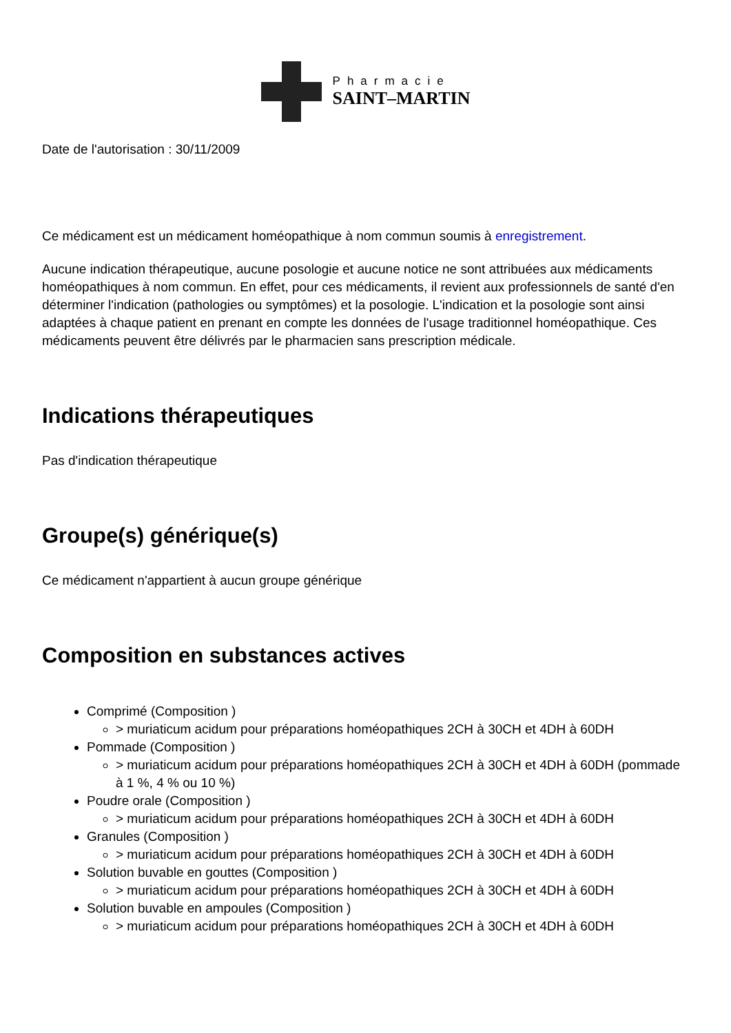Pharmacie
SAINT–MARTIN
Date de l'autorisation : 30/11/2009
Ce médicament est un médicament homéopathique à nom commun soumis à enregistrement.
Aucune indication thérapeutique, aucune posologie et aucune notice ne sont attribuées aux médicaments homéopathiques à nom commun. En effet, pour ces médicaments, il revient aux professionnels de santé d'en déterminer l'indication (pathologies ou symptômes) et la posologie. L'indication et la posologie sont ainsi adaptées à chaque patient en prenant en compte les données de l'usage traditionnel homéopathique. Ces médicaments peuvent être délivrés par le pharmacien sans prescription médicale.
Indications thérapeutiques
Pas d'indication thérapeutique
Groupe(s) générique(s)
Ce médicament n'appartient à aucun groupe générique
Composition en substances actives
Comprimé (Composition )
> muriaticum acidum pour préparations homéopathiques 2CH à 30CH et 4DH à 60DH
Pommade (Composition )
> muriaticum acidum pour préparations homéopathiques 2CH à 30CH et 4DH à 60DH (pommade à 1 %, 4 % ou 10 %)
Poudre orale (Composition )
> muriaticum acidum pour préparations homéopathiques 2CH à 30CH et 4DH à 60DH
Granules (Composition )
> muriaticum acidum pour préparations homéopathiques 2CH à 30CH et 4DH à 60DH
Solution buvable en gouttes (Composition )
> muriaticum acidum pour préparations homéopathiques 2CH à 30CH et 4DH à 60DH
Solution buvable en ampoules (Composition )
> muriaticum acidum pour préparations homéopathiques 2CH à 30CH et 4DH à 60DH